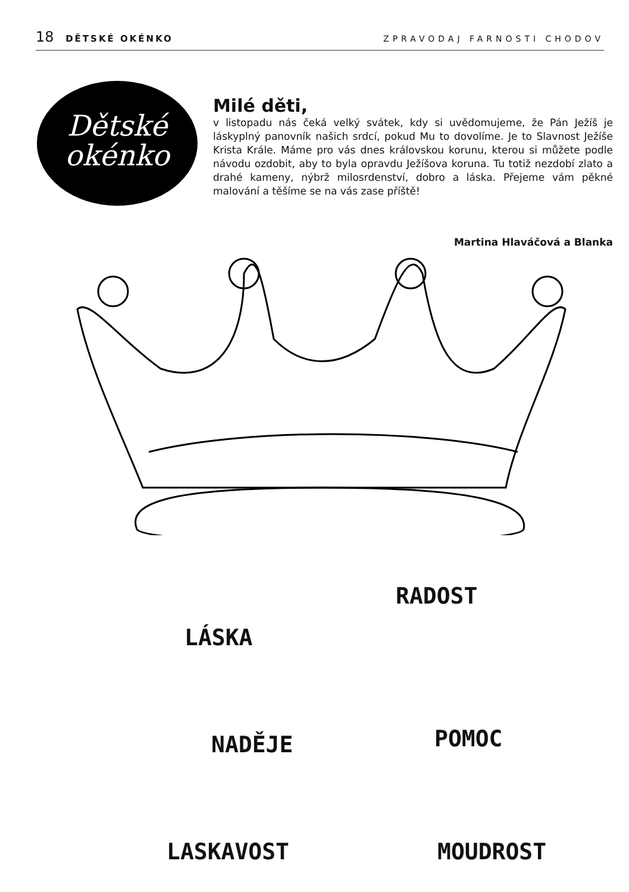18 DĚTSKÉ OKÉNKO ZPRAVODAJ FARNOSTI CHODOV
Dětské
okénko
Milé děti,
v listopadu nás čeká velký svátek, kdy si uvědomujeme, že Pán Ježíš je láskyplný panovník našich srdcí, pokud Mu to dovolíme. Je to Slavnost Ježíše Krista Krále. Máme pro vás dnes královskou korunu, kterou si můžete podle návodu ozdobit, aby to byla opravdu Ježíšova koruna. Tu totiž nezdobí zlato a drahé kameny, nýbrž milosrdenství, dobro a láska. Přejeme vám pěkné malování a těšíme se na vás zase příště!
Martina Hlaváčová a Blanka
RADOST
LÁSKA
NADĚJE POMOC
LASKAVOST MOUDROST